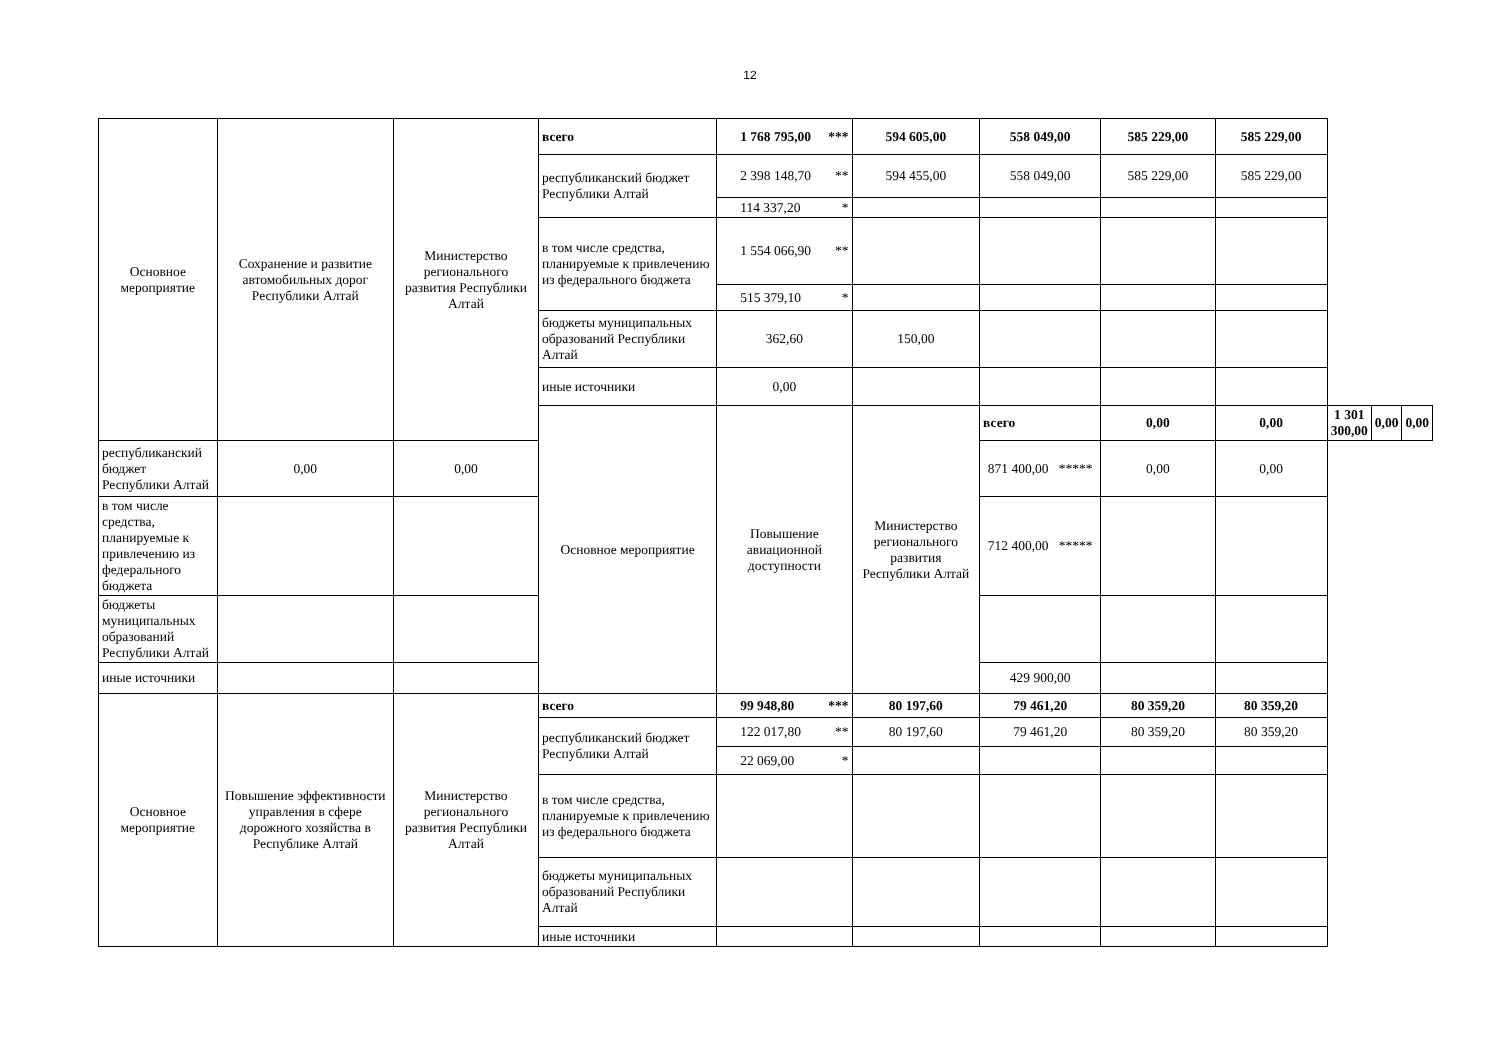12
| Основное мероприятие | Сохранение и развитие автомобильных дорог Республики Алтай | Министерство регионального развития Республики Алтай | всего | 1 768 795,00 *** | 594 605,00 | 558 049,00 | 585 229,00 | 585 229,00 | | | |
| | | | республиканский бюджет Республики Алтай | 2 398 148,70 ** | 594 455,00 | 558 049,00 | 585 229,00 | 585 229,00 | | | |
| | | | | 114 337,20 * | | | | | | | |
| | | | в том числе средства, планируемые к привлечению из федерального бюджета | 1 554 066,90 ** | | | | | | | |
| | | | | 515 379,10 * | | | | | | | |
| | | | бюджеты муниципальных образований Республики Алтай | 362,60 | 150,00 | | | | | | |
| | | | иные источники | 0,00 | | | | | | | |
| | | | Основное мероприятие | Повышение авиационной доступности | Министерство регионального развития Республики Алтай | всего | 0,00 | 0,00 | 1 301 300,00 | 0,00 | 0,00 |
| республиканский бюджет Республики Алтай | 0,00 | 0,00 | | | | 871 400,00 ***** | 0,00 | 0,00 | | | |
| в том числе средства, планируемые к привлечению из федерального бюджета | | | | | | 712 400,00 ***** | | | | | |
| бюджеты муниципальных образований Республики Алтай | | | | | | | | | | | |
| иные источники | | | | | | 429 900,00 | | | | | |
| Основное мероприятие | Повышение эффективности управления в сфере дорожного хозяйства в Республике Алтай | Министерство регионального развития Республики Алтай | всего | 99 948,80 *** | 80 197,60 | 79 461,20 | 80 359,20 | 80 359,20 | | | |
| | | | республиканский бюджет Республики Алтай | 122 017,80 ** | 80 197,60 | 79 461,20 | 80 359,20 | 80 359,20 | | | |
| | | | | 22 069,00 * | | | | | | | |
| | | | в том числе средства, планируемые к привлечению из федерального бюджета | | | | | | | | |
| | | | бюджеты муниципальных образований Республики Алтай | | | | | | | | |
| | | | иные источники | | | | | | | | |